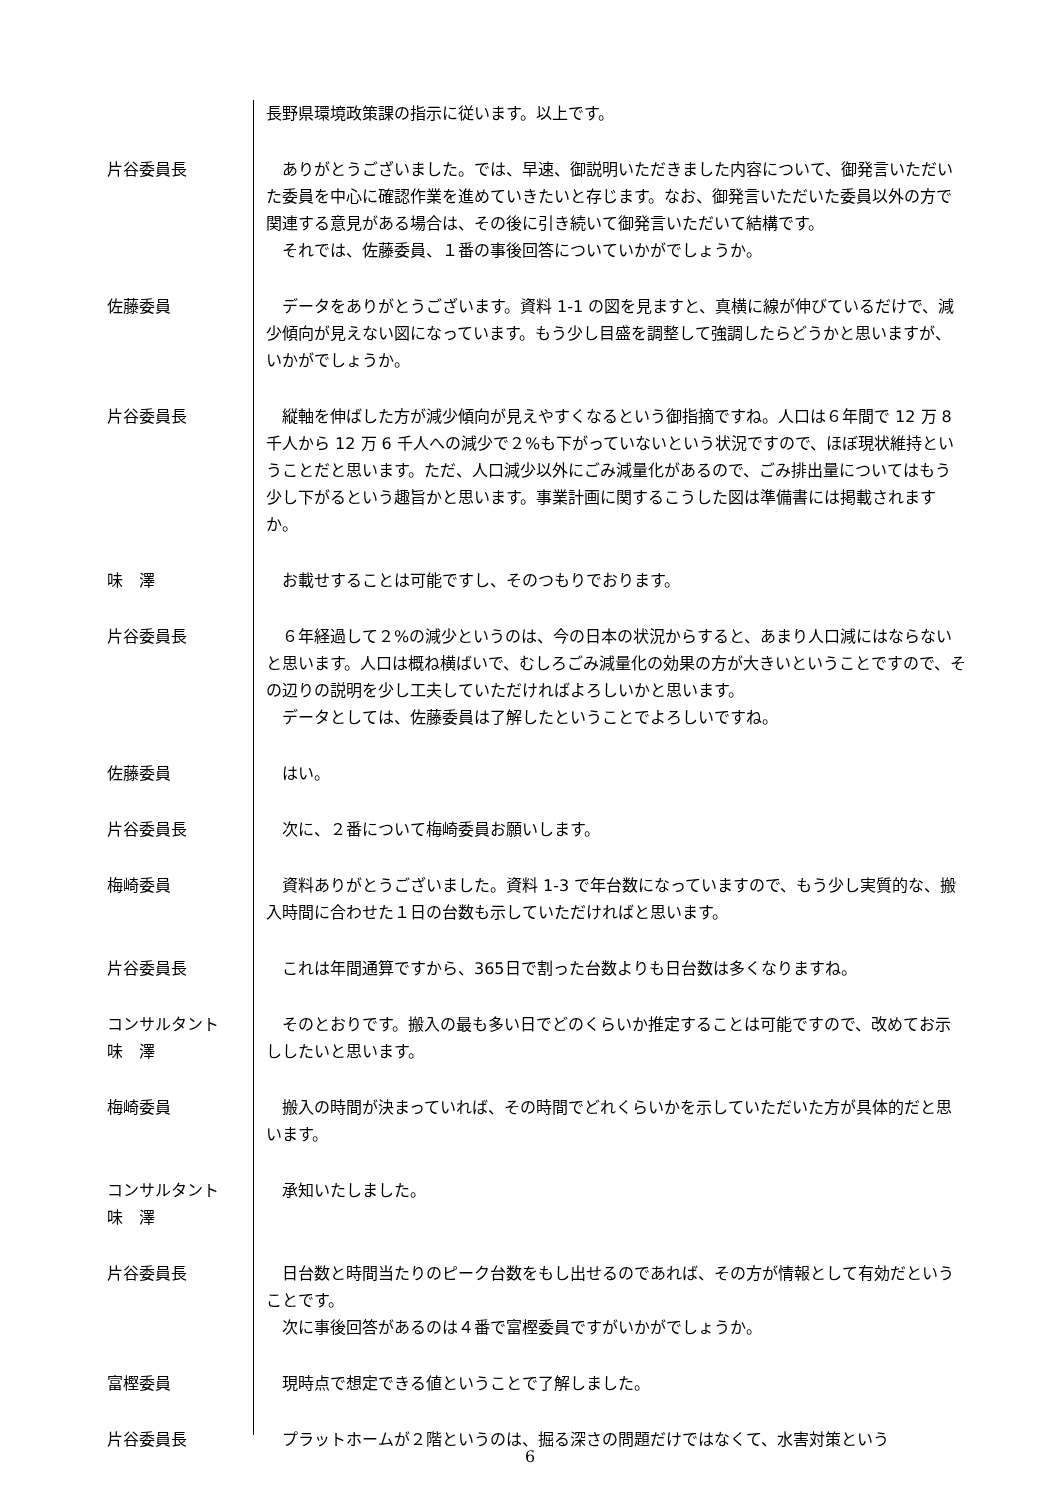長野県環境政策課の指示に従います。以上です。
片谷委員長 　ありがとうございました。では、早速、御説明いただきました内容について、御発言いただいた委員を中心に確認作業を進めていきたいと存じます。なお、御発言いただいた委員以外の方で関連する意見がある場合は、その後に引き続いて御発言いただいて結構です。
　それでは、佐藤委員、１番の事後回答についていかがでしょうか。
佐藤委員 　データをありがとうございます。資料 1-1 の図を見ますと、真横に線が伸びているだけで、減少傾向が見えない図になっています。もう少し目盛を調整して強調したらどうかと思いますが、いかがでしょうか。
片谷委員長 　縦軸を伸ばした方が減少傾向が見えやすくなるという御指摘ですね。人口は６年間で 12 万 8 千人から 12 万 6 千人への減少で２%も下がっていないという状況ですので、ほぼ現状維持ということだと思います。ただ、人口減少以外にごみ減量化があるので、ごみ排出量についてはもう少し下がるという趣旨かと思います。事業計画に関するこうした図は準備書には掲載されますか。
味　澤 　お載せすることは可能ですし、そのつもりでおります。
片谷委員長 　６年経過して２%の減少というのは、今の日本の状況からすると、あまり人口減にはならないと思います。人口は概ね横ばいで、むしろごみ減量化の効果の方が大きいということですので、その辺りの説明を少し工夫していただければよろしいかと思います。
　データとしては、佐藤委員は了解したということでよろしいですね。
佐藤委員 　はい。
片谷委員長 　次に、２番について梅崎委員お願いします。
梅崎委員 　資料ありがとうございました。資料 1-3 で年台数になっていますので、もう少し実質的な、搬入時間に合わせた１日の台数も示していただければと思います。
片谷委員長 　これは年間通算ですから、365日で割った台数よりも日台数は多くなりますね。
コンサルタント
味　澤
　そのとおりです。搬入の最も多い日でどのくらいか推定することは可能ですので、改めてお示ししたいと思います。
梅崎委員 　搬入の時間が決まっていれば、その時間でどれくらいかを示していただいた方が具体的だと思います。
コンサルタント
味　澤
　承知いたしました。
片谷委員長 　日台数と時間当たりのピーク台数をもし出せるのであれば、その方が情報として有効だということです。
　次に事後回答があるのは４番で富樫委員ですがいかがでしょうか。
富樫委員 　現時点で想定できる値ということで了解しました。
片谷委員長 　プラットホームが２階というのは、掘る深さの問題だけではなくて、水害対策という
6